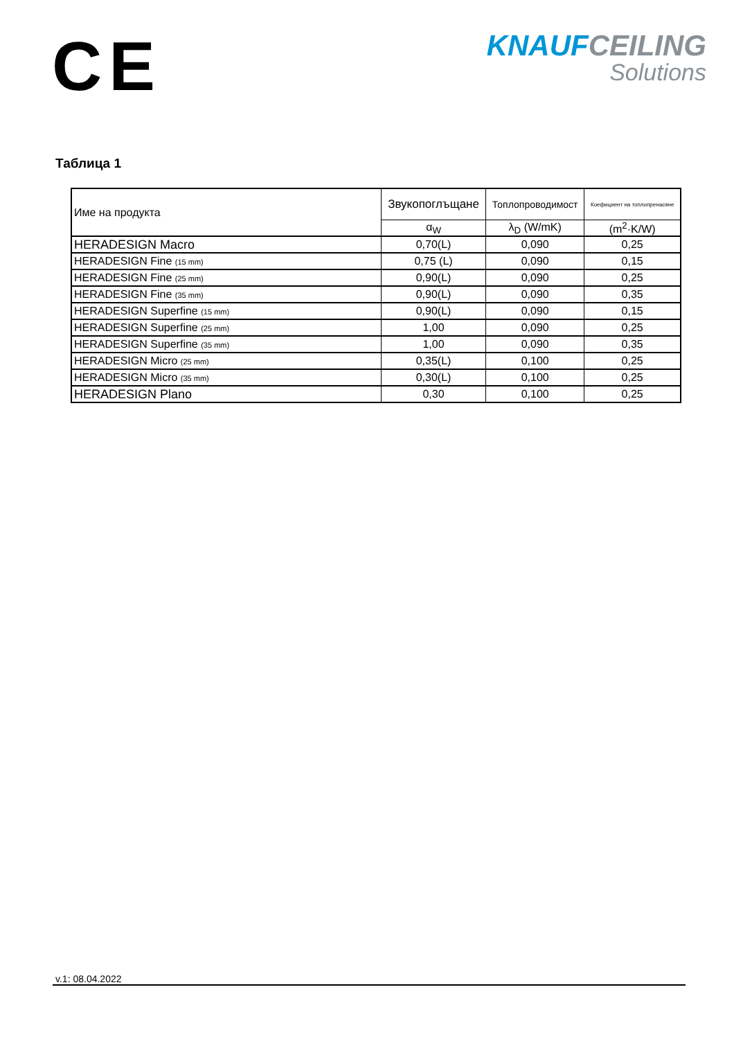CE
KNAUF CEILING
Solutions
Таблица 1
| Име на продукта | Звукопоглъщане | Топлопроводимост | Коефициент на топлопренасяне |
| | α<sub>W</sub> | λ<sub>D</sub> (W/mK) | (m<sup>2</sup>·K/W) |
| HERADESIGN Macro | 0,70(L) | 0,090 | 0,25 |
| HERADESIGN Fine (15 mm) | 0,75 (L) | 0,090 | 0,15 |
| HERADESIGN Fine (25 mm) | 0,90(L) | 0,090 | 0,25 |
| HERADESIGN Fine (35 mm) | 0,90(L) | 0,090 | 0,35 |
| HERADESIGN Superfine (15 mm) | 0,90(L) | 0,090 | 0,15 |
| HERADESIGN Superfine (25 mm) | 1,00 | 0,090 | 0,25 |
| HERADESIGN Superfine (35 mm) | 1,00 | 0,090 | 0,35 |
| HERADESIGN Micro (25 mm) | 0,35(L) | 0,100 | 0,25 |
| HERADESIGN Micro (35 mm) | 0,30(L) | 0,100 | 0,25 |
| HERADESIGN Plano | 0,30 | 0,100 | 0,25 |
v.1: 08.04.2022